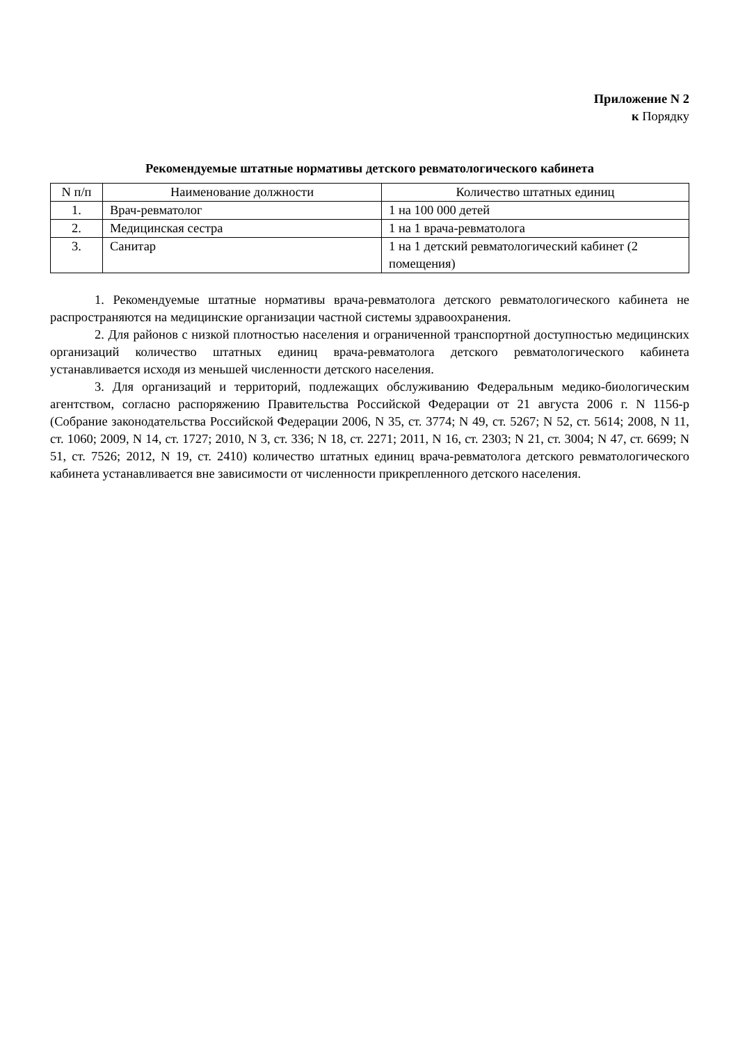Приложение N 2
к Порядку
Рекомендуемые штатные нормативы детского ревматологического кабинета
| N п/п | Наименование должности | Количество штатных единиц |
| --- | --- | --- |
| 1. | Врач-ревматолог | 1 на 100 000 детей |
| 2. | Медицинская сестра | 1 на 1 врача-ревматолога |
| 3. | Санитар | 1 на 1 детский ревматологический кабинет (2 помещения) |
1. Рекомендуемые штатные нормативы врача-ревматолога детского ревматологического кабинета не распространяются на медицинские организации частной системы здравоохранения.
2. Для районов с низкой плотностью населения и ограниченной транспортной доступностью медицинских организаций количество штатных единиц врача-ревматолога детского ревматологического кабинета устанавливается исходя из меньшей численности детского населения.
3. Для организаций и территорий, подлежащих обслуживанию Федеральным медико-биологическим агентством, согласно распоряжению Правительства Российской Федерации от 21 августа 2006 г. N 1156-р (Собрание законодательства Российской Федерации 2006, N 35, ст. 3774; N 49, ст. 5267; N 52, ст. 5614; 2008, N 11, ст. 1060; 2009, N 14, ст. 1727; 2010, N 3, ст. 336; N 18, ст. 2271; 2011, N 16, ст. 2303; N 21, ст. 3004; N 47, ст. 6699; N 51, ст. 7526; 2012, N 19, ст. 2410) количество штатных единиц врача-ревматолога детского ревматологического кабинета устанавливается вне зависимости от численности прикрепленного детского населения.